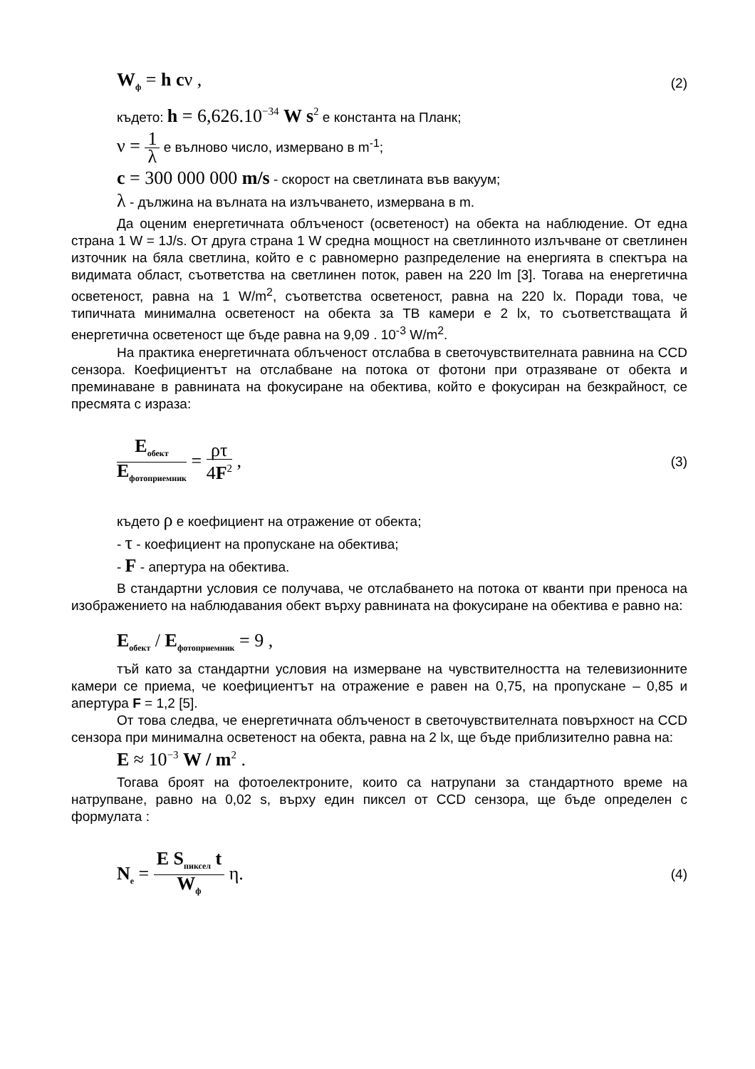W<sub>ф</sub> = h cν , (2)
където: h = 6,626.10<sup>−34</sup> W s<sup>2</sup> е константа на Планк;
ν = 1 λ е вълново число, измервано в m<sup>-1</sup>;
c = 300 000 000 m/s - скорост на светлината във вакуум;
λ - дължина на вълната на излъчването, измервана в m.
Да оценим енергетичната облъченост (осветеност) на обекта на наблюдение. От една страна 1 W = 1J/s. От друга страна 1 W средна мощност на светлинното излъчване от светлинен източник на бяла светлина, който е с равномерно разпределение на енергията в спектъра на видимата област, съответства на светлинен поток, равен на 220 lm [3]. Тогава на енергетична осветеност, равна на 1 W/m<sup>2</sup>, съответства осветеност, равна на 220 lx. Поради това, че типичната минимална осветеност на обекта за ТВ камери е 2 lx, то съответстващата й енергетична осветеност ще бъде равна на 9,09 . 10<sup>-3</sup> W/m<sup>2</sup>.
На практика енергетичната облъченост отслабва в светочувствителната равнина на CCD сензора. Коефициентът на отслабване на потока от фотони при отразяване от обекта и преминаване в равнината на фокусиране на обектива, който е фокусиран на безкрайност, се пресмята с израза:
E<sub>обект</sub> E<sub>фотоприемник</sub> = ρτ 4F<sup>2</sup> , (3)
където ρ е коефициент на отражение от обекта;
- τ - коефициент на пропускане на обектива;
- F - апертура на обектива.
В стандартни условия се получава, че отслабването на потока от кванти при преноса на изображението на наблюдавания обект върху равнината на фокусиране на обектива е равно на:
E<sub>обект</sub> / E<sub>фотоприемник</sub> = 9 ,
тъй като за стандартни условия на измерване на чувствителността на телевизионните камери се приема, че коефициентът на отражение е равен на 0,75, на пропускане – 0,85 и апертура F = 1,2 [5].
От това следва, че енергетичната облъченост в светочувствителната повърхност на CCD сензора при минимална осветеност на обекта, равна на 2 lx, ще бъде приблизително равна на:
E ≈ 10<sup>−3</sup> W / m<sup>2</sup> .
Тогава броят на фотоелектроните, които са натрупани за стандартното време на натрупване, равно на 0,02 s, върху един пиксел от CCD сензора, ще бъде определен с формулата :
N<sub>e</sub> = E S<sub>пиксел</sub> t W<sub>ф</sub> η. (4)